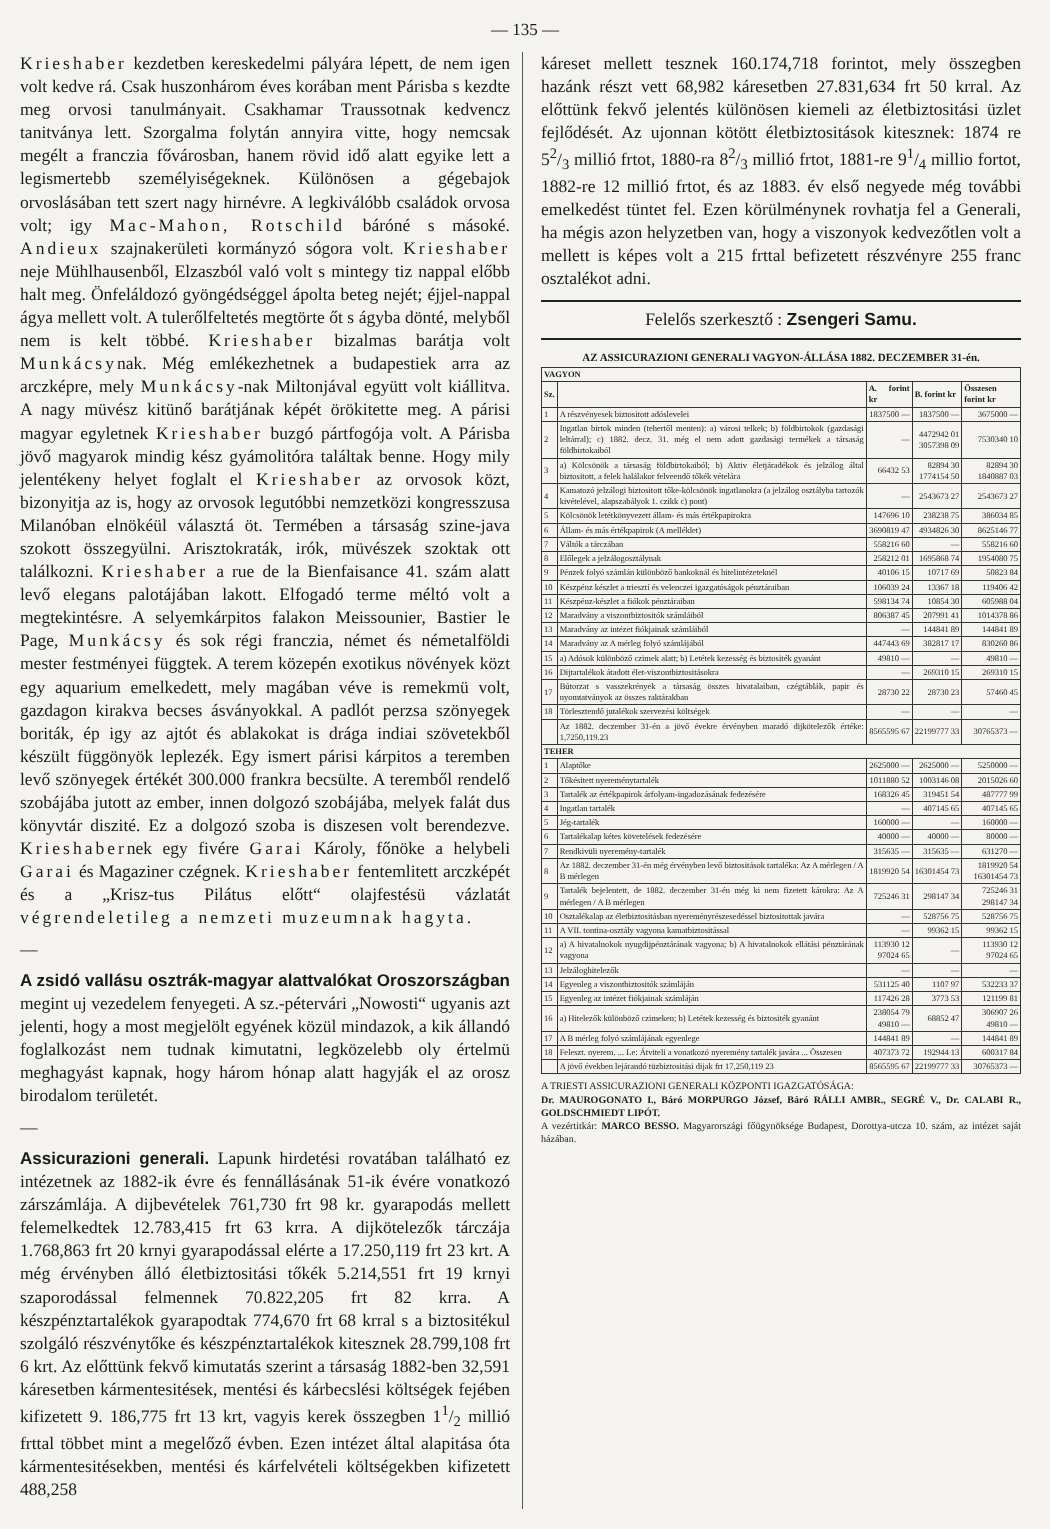— 135 —
Krieshaber kezdetben kereskedelmi pályára lépett, de nem igen volt kedve rá. Csak huszonhárom éves korában ment Párisba s kezdte meg orvosi tanulmányait. Csakhamar Traussotnak kedvencz tanitványa lett. Szorgalma folytán annyira vitte, hogy nemcsak megélt a franczia fővárosban, hanem rövid idő alatt egyike lett a legismertebb személyiségeknek. Különösen a gégebajok orvoslásában tett szert nagy hirnévre. A legkiválóbb családok orvosa volt; igy Mac-Mahon, Rotschild báróné s másoké. Andieux szajnakerületi kormányzó sógora volt. Krieshaber neje Mühlhausenből, Elzaszból való volt s mintegy tiz nappal előbb halt meg. Önfeláldozó gyöngédséggel ápolta beteg nejét; éjjel-nappal ágya mellett volt. A tulerőlfeltetés megtörte őt s ágyba dönté, melyből nem is kelt többé. Krieshaber bizalmas barátja volt Munkácsynak. Még emlékezhetnek a budapestiek arra az arczképre, mely Munkácsy-nak Miltonjával együtt volt kiállitva. A nagy müvész kitünő barátjának képét örökitette meg. A párisi magyar egyletnek Krieshaber buzgó pártfogója volt. A Párisba jövő magyarok mindig kész gyámolitóra találtak benne. Hogy mily jelentékeny helyet foglalt el Krieshaber az orvosok közt, bizonyitja az is, hogy az orvosok legutóbbi nemzetközi kongresszusa Milanóban elnökéül választá öt. Termében a társaság szine-java szokott összegyülni. Arisztokraták, irók, müvészek szoktak ott találkozni. Krieshaber a rue de la Bienfaisance 41. szám alatt levő elegans palotájában lakott. Elfogadó terme méltó volt a megtekintésre. A selyemkárpitos falakon Meissounier, Bastier le Page, Munkácsy és sok régi franczia, német és németalföldi mester festményei függtek. A terem közepén exotikus növények közt egy aquarium emelkedett, mely magában véve is remekmü volt, gazdagon kirakva becses ásványokkal. A padlót perzsa szönyegek boriták, ép igy az ajtót és ablakokat is drága indiai szövetekből készült függönyök leplezék. Egy ismert párisi kárpitos a teremben levő szönyegek értékét 300.000 frankra becsülte. A teremből rendelő szobájába jutott az ember, innen dolgozó szobájába, melyek falát dus könyvtár diszité. Ez a dolgozó szoba is diszesen volt berendezve. Krieshabernek egy fivére Garai Károly, főnöke a helybeli Garai és Magaziner czégnek. Krieshaber fentemlitett arczképét és a „Krisz-tus Pilátus előtt“ olajfestésü vázlatát végrendeletileg a nemzeti muzeumnak hagyta.
—
A zsidó vallásu osztrák-magyar alattvalókat Oroszországban
megint uj vezedelem fenyegeti. A sz.-pétervári „Nowosti“ ugyanis azt jelenti, hogy a most megjelölt egyének közül mindazok, a kik állandó foglalkozást nem tudnak kimutatni, legközelebb oly értelmü meghagyást kapnak, hogy három hónap alatt hagyják el az orosz birodalom területét.
—
Assicurazioni generali.
Lapunk hirdetési rovatában található ez intézetnek az 1882-ik évre és fennállásának 51-ik évére vonatkozó zárszámlája. A dijbevételek 761,730 frt 98 kr. gyarapodás mellett felemelkedtek 12.783,415 frt 63 krra. A dijkötelezők tárczája 1.768,863 frt 20 krnyi gyarapodással elérte a 17.250,119 frt 23 krt. A még érvényben álló életbiztositási tőkék 5.214,551 frt 19 krnyi szaporodással felmennek 70.822,205 frt 82 krra. A készpénztartalékok gyarapodtak 774,670 frt 68 krral s a biztositékul szolgáló részvénytőke és készpénztartalékok kitesznek 28.799,108 frt 6 krt. Az előttünk fekvő kimutatás szerint a társaság 1882-ben 32,591 káresetben kármentesitések, mentési és kárbecslési költségek fejében kifizetett 9. 186,775 frt 13 krt, vagyis kerek összegben 11/2 millió frttal többet mint a megelőző évben. Ezen intézet által alapitása óta kármentesitésekben, mentési és kárfelvételi költségekben kifizetett 488,258
káreset mellett tesznek 160.174,718 forintot, mely összegben hazánk részt vett 68,982 káresetben 27.831,634 frt 50 krral. Az előttünk fekvő jelentés különösen kiemeli az életbiztositási üzlet fejlődését. Az ujonnan kötött életbiztositások kitesznek: 1874 re 52/3 millió frtot, 1880-ra 82/3 millió frtot, 1881-re 91/4 millio fortot, 1882-re 12 millió frtot, és az 1883. év első negyede még további emelkedést tüntet fel. Ezen körülménynek rovhatja fel a Generali, ha mégis azon helyzetben van, hogy a viszonyok kedvezőtlen volt a mellett is képes volt a 215 frttal befizetett részvényre 255 franc osztalékot adni.
Felelős szerkesztő : Zsengeri Samu.
AZ ASSICURAZIONI GENERALI VAGYON-ÁLLÁSA 1882. DECZEMBER 31-én.
| VAGYON | | | | |
| --- | --- | --- | --- | --- |
| Sz. | | A. forint kr | B. forint kr | Összesen forint kr |
| 1 | A részvényesek biztositott adóslevelei | 1837500 — | 1837500 — | 3675000 — |
| 2 | Ingatlan birtok minden (tehertől menten): a) városi telkek; b) földbirtokok (gazdasági leltárral); c) 1882. decz. 31. még el nem adott gazdasági termékek a társaság földbirtokaiból | — | 4472942 01 3057398 09 | 7530340 10 |
| 3 | a) Kölcsönök a társaság földbirtokaiból; b) Aktiv életjáradékok és jelzálog által biztositott, a felek halálakor felveendő tőkék vételára | 66432 53 | 82894 30 1774154 50 | 82894 30 1840887 03 |
| 4 | Kamatozó jelzálogi biztositott tőke-kölcsönök ingatlanokra (a jelzálog osztályba tartozók kivételével, alapszabályok 1. czikk c) pont) | — | 2543673 27 | 2543673 27 |
| 5 | Kölcsönök letétkönyvezett állam- és más értékpapirokra | 147696 10 | 238238 75 | 386034 85 |
| 6 | Állam- és más értékpapirok (A melléklet) | 3690819 47 | 4934826 30 | 8625146 77 |
| 7 | Váltók a tárczában | 558216 60 | — | 558216 60 |
| 8 | Előlegek a jelzálogosztálynak | 258212 01 | 1695868 74 | 1954080 75 |
| 9 | Pénzek folyó számlán különböző bankoknál és hitelintézeteknél | 40106 15 | 10717 69 | 50823 84 |
| 10 | Készpénz készlet a triesztí és velenczei igazgatóságok pénztáraiban | 106039 24 | 13367 18 | 119406 42 |
| 11 | Készpénz-készlet a fiókok pénztáraiban | 598134 74 | 10854 30 | 605988 04 |
| 12 | Maradvány a viszontbiztositók számláiból | 806387 45 | 207991 41 | 1014378 86 |
| 13 | Maradvány az intézet fiókjainak számláiból | — | 144841 89 | 144841 89 |
| 14 | Maradvány az A mérleg folyó számlájából | 447443 69 | 382817 17 | 830260 86 |
| 15 | a) Adósok különböző czimek alatt; b) Letétek kezesség és biztositék gyanánt | 49810 — | — | 49810 — |
| 16 | Dijtartalékok átadott élet-viszontbiztositásokra | — | 269310 15 | 269310 15 |
| 17 | Bútorzat s vasszekrények a társaság összes hivatalaiban, czégtáblák, papir és nyomtatványok az összes raktárakban | 28730 22 | 28730 23 | 57460 45 |
| 18 | Törlesztendő jutalékok szervezési költségek | — | — | — |
| | Az 1882. deczember 31-én a jövő évekre érvényben maradó dijkötelezők értéke: 1,7250,119.23 | 8565595 67 | 22199777 33 | 30765373 — |
| TEHER | | | | |
| 1 | Alaptőke | 2625000 — | 2625000 — | 5250000 — |
| 2 | Tőkésitett nyereménytartalék | 1011880 52 | 1003146 08 | 2015026 60 |
| 3 | Tartalék az értékpapirok árfolyam-ingadozásának fedezésére | 168326 45 | 319451 54 | 487777 99 |
| 4 | Ingatlan tartalék | — | 407145 65 | 407145 65 |
| 5 | Jég-tartalék | 160000 — | — | 160000 — |
| 6 | Tartalékalap kétes követelések fedezésére | 40000 — | 40000 — | 80000 — |
| 7 | Rendkivüli nyeremény-tartalék | 315635 — | 315635 — | 631270 — |
| 8 | Az 1882. deczember 31-én még érvényben levő biztositások tartaléka: Az A mérlegen / A B mérlegen | 1819920 54 | 16301454 73 | 1819920 54 16301454 73 |
| 9 | Tartalék bejelentett, de 1882. deczember 31-én még ki nem fizetett károkra: Az A mérlegen / A B mérlegen | 725246 31 | 298147 34 | 725246 31 298147 34 |
| 10 | Osztalékalap az életbiztositásban nyereményrészesedéssel biztositottak javára | — | 528756 75 | 528756 75 |
| 11 | A VII. tontina-osztály vagyona kamatbiztositással | — | 99362 15 | 99362 15 |
| 12 | a) A hivatalnokok nyugdijpénztárának vagyona; b) A hivatalnokok ellátási pénztárának vagyona | 113930 12 97024 65 | — | 113930 12 97024 65 |
| 13 | Jelzáloghitelezők | — | — | — |
| 14 | Egyenleg a viszontbiztositók számláján | 531125 40 | 1107 97 | 532233 37 |
| 15 | Egyenleg az intézet fiókjainak számláján | 117426 28 | 3773 53 | 121199 81 |
| 16 | a) Hitelezők különböző czimeken; b) Letétek kezesség és biztositék gyanánt | 238054 79 49810 — | 68852 47 | 306907 26 49810 — |
| 17 | A B mérleg folyó számlájának egyenlege | 144841 89 | — | 144841 89 |
| 18 | Feleszt. nyerem. ... Le: Átviteli a vonatkozó nyeremény tartalék javára ... Összesen | 407373 72 | 192944 13 | 600317 84 |
| | A jövő években lejárandó tüzbiztositási dijak frt 17,250,119 23 | 8565595 67 | 22199777 33 | 30765373 — |
A TRIESTI ASSICURAZIONI GENERALI KÖZPONTI IGAZGATÓSÁGA:
Dr. MAUROGONATO I., Báró MORPURGO József, Báró RÁLLI AMBR., SEGRÉ V., Dr. CALABI R., GOLDSCHMIEDT LIPÓT.
A vezértitkár: MARCO BESSO. Magyarországi főügynöksége Budapest, Dorottya-utcza 10. szám, az intézet saját házában.